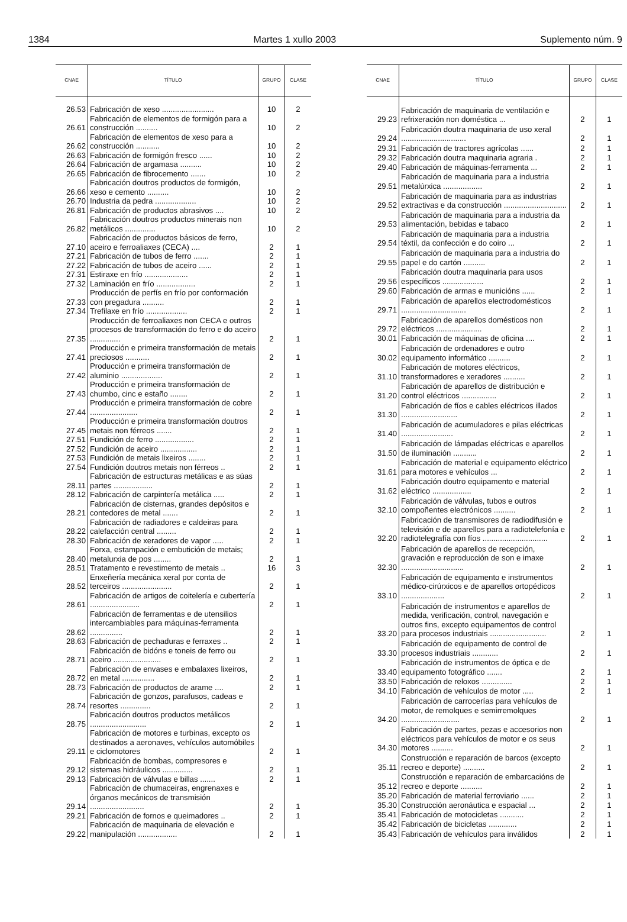1384 Martes 1 xullo 2003 Suplemento núm. 9
| CNAE | TÍTULO | GRUPO | CLASE |
| --- | --- | --- | --- |
| 26.53 | Fabricación de xeso ........................ | 10 | 2 |
| 26.61 | Fabricación de elementos de formigón para a construcción .......... | 10 | 2 |
| 26.62 | Fabricación de elementos de xeso para a construcción ........... | 10 | 2 |
| 26.63 | Fabricación de formigón fresco ...... | 10 | 2 |
| 26.64 | Fabricación de argamasa .......... | 10 | 2 |
| 26.65 | Fabricación de fibrocemento ....... | 10 | 2 |
| 26.66 | Fabricación doutros productos de formigón, xeso e cemento .......... | 10 | 2 |
| 26.70 | Industria da pedra ................... | 10 | 2 |
| 26.81 | Fabricación de productos abrasivos .... | 10 | 2 |
| 26.82 | Fabricación doutros productos minerais non metálicos .............. | 10 | 2 |
| 27.10 | Fabricación de productos básicos de ferro, aceiro e ferroaliaxes (CECA) .... | 2 | 1 |
| 27.21 | Fabricación de tubos de ferro ....... | 2 | 1 |
| 27.22 | Fabricación de tubos de aceiro ...... | 2 | 1 |
| 27.31 | Estiraxe en frío .................... | 2 | 1 |
| 27.32 | Laminación en frío .................. | 2 | 1 |
| 27.33 | Producción de perfís en frío por conformación con pregadura .......... | 2 | 1 |
| 27.34 | Trefilaxe en frío ................... | 2 | 1 |
| 27.35 | Producción de ferroaliaxes non CECA e outros procesos de transformación do ferro e do aceiro .............. | 2 | 1 |
| 27.41 | Producción e primeira transformación de metais preciosos ........... | 2 | 1 |
| 27.42 | Producción e primeira transformación de aluminio ................... | 2 | 1 |
| 27.43 | Producción e primeira transformación de chumbo, cinc e estaño ........ | 2 | 1 |
| 27.44 | Producción e primeira transformación de cobre ...................... | 2 | 1 |
| 27.45 | Producción e primeira transformación doutros metais non férreos ....... | 2 | 1 |
| 27.51 | Fundición de ferro .................. | 2 | 1 |
| 27.52 | Fundición de aceiro ................. | 2 | 1 |
| 27.53 | Fundición de metais lixeiros ........ | 2 | 1 |
| 27.54 | Fundición doutros metais non férreos .. | 2 | 1 |
| 28.11 | Fabricación de estructuras metálicas e as súas partes .................. | 2 | 1 |
| 28.12 | Fabricación de carpintería metálica ..... | 2 | 1 |
| 28.21 | Fabricación de cisternas, grandes depósitos e contedores de metal ....... | 2 | 1 |
| 28.22 | Fabricación de radiadores e caldeiras para calefacción central ......... | 2 | 1 |
| 28.30 | Fabricación de xeradores de vapor ..... | 2 | 1 |
| 28.40 | Forxa, estampación e embutición de metais; metalurxia de pos ........ | 2 | 1 |
| 28.51 | Tratamento e revestimento de metais .. | 16 | 3 |
| 28.52 | Enxeñería mecánica xeral por conta de terceiros ....................... | 2 | 1 |
| 28.61 | Fabricación de artigos de coitelería e cubertería ....................... | 2 | 1 |
| 28.62 | Fabricación de ferramentas e de utensilios intercambiables para máquinas-ferramenta ............... | 2 | 1 |
| 28.63 | Fabricación de pechaduras e ferraxes .. | 2 | 1 |
| 28.71 | Fabricación de bidóns e toneis de ferro ou aceiro ...................... | 2 | 1 |
| 28.72 | Fabricación de envases e embalaxes lixeiros, en metal ............... | 2 | 1 |
| 28.73 | Fabricación de productos de arame .... | 2 | 1 |
| 28.74 | Fabricación de gonzos, parafusos, cadeas e resortes .............. | 2 | 1 |
| 28.75 | Fabricación doutros productos metálicos .......................... | 2 | 1 |
| 29.11 | Fabricación de motores e turbinas, excepto os destinados a aeronaves, vehículos automóbiles e ciclomotores | 2 | 1 |
| 29.12 | Fabricación de bombas, compresores e sistemas hidráulicos .............. | 2 | 1 |
| 29.13 | Fabricación de válvulas e billas ....... | 2 | 1 |
| 29.14 | Fabricación de chumaceiras, engrenaxes e órganos mecánicos de transmisión ......................... | 2 | 1 |
| 29.21 | Fabricación de fornos e queimadores .. | 2 | 1 |
| 29.22 | Fabricación de maquinaria de elevación e manipulación .................. | 2 | 1 |
| CNAE | TÍTULO | GRUPO | CLASE |
| --- | --- | --- | --- |
| 29.23 | Fabricación de maquinaria de ventilación e refrixeración non doméstica ... | 2 | 1 |
| 29.24 | Fabricación doutra maquinaria de uso xeral .............................. | 2 | 1 |
| 29.31 | Fabricación de tractores agrícolas ...... | 2 | 1 |
| 29.32 | Fabricación doutra maquinaria agraria . | 2 | 1 |
| 29.40 | Fabricación de máquinas-ferramenta ... | 2 | 1 |
| 29.51 | Fabricación de maquinaria para a industria metalúrxica .................. | 2 | 1 |
| 29.52 | Fabricación de maquinaria para as industrias extractivas e da construcción ............................. | 2 | 1 |
| 29.53 | Fabricación de maquinaria para a industria da alimentación, bebidas e tabaco | 2 | 1 |
| 29.54 | Fabricación de maquinaria para a industria téxtil, da confección e do coiro ... | 2 | 1 |
| 29.55 | Fabricación de maquinaria para a industria do papel e do cartón .......... | 2 | 1 |
| 29.56 | Fabricación doutra maquinaria para usos específicos ................... | 2 | 1 |
| 29.60 | Fabricación de armas e municións ...... | 2 | 1 |
| 29.71 | Fabricación de aparellos electrodomésticos .............................. | 2 | 1 |
| 29.72 | Fabricación de aparellos domésticos non eléctricos ..................... | 2 | 1 |
| 30.01 | Fabricación de máquinas de oficina .... | 2 | 1 |
| 30.02 | Fabricación de ordenadores e outro equipamento informático .......... | 2 | 1 |
| 31.10 | Fabricación de motores eléctricos, transformadores e xeradores .......... | 2 | 1 |
| 31.20 | Fabricación de aparellos de distribución e control eléctricos ................ | 2 | 1 |
| 31.30 | Fabricación de fíos e cables eléctricos illados .......................... | 2 | 1 |
| 31.40 | Fabricación de acumuladores e pilas eléctricas ........................ | 2 | 1 |
| 31.50 | Fabricación de lámpadas eléctricas e aparellos de iluminación ........... | 2 | 1 |
| 31.61 | Fabricación de material e equipamento eléctrico para motores e vehículos ... | 2 | 1 |
| 31.62 | Fabricación doutro equipamento e material eléctrico .................. | 2 | 1 |
| 32.10 | Fabricación de válvulas, tubos e outros compoñentes electrónicos .......... | 2 | 1 |
| 32.20 | Fabricación de transmisores de radiodifusión e televisión e de aparellos para a radiotelefonía e radiotelegrafía con fíos .............................. | 2 | 1 |
| 32.30 | Fabricación de aparellos de recepción, gravación e reproducción de son e imaxe ............................. | 2 | 1 |
| 33.10 | Fabricación de equipamento e instrumentos médico-cirúrxicos e de aparellos ortopédicos .................... | 2 | 1 |
| 33.20 | Fabricación de instrumentos e aparellos de medida, verificación, control, navegación e outros fins, excepto equipamentos de control para procesos industriais .......................... | 2 | 1 |
| 33.30 | Fabricación de equipamento de control de procesos industriais ............ | 2 | 1 |
| 33.40 | Fabricación de instrumentos de óptica e de equipamento fotográfico ....... | 2 | 1 |
| 33.50 | Fabricación de reloxos .............. | 2 | 1 |
| 34.10 | Fabricación de vehículos de motor ..... | 2 | 1 |
| 34.20 | Fabricación de carrocerías para vehículos de motor, de remolques e semirremolques ........................... | 2 | 1 |
| 34.30 | Fabricación de partes, pezas e accesorios non eléctricos para vehículos de motor e os seus motores .......... | 2 | 1 |
| 35.11 | Construcción e reparación de barcos (excepto recreo e deporte) .......... | 2 | 1 |
| 35.12 | Construcción e reparación de embarcacións de recreo e deporte .......... | 2 | 1 |
| 35.20 | Fabricación de material ferroviario ...... | 2 | 1 |
| 35.30 | Construcción aeronáutica e espacial ... | 2 | 1 |
| 35.41 | Fabricación de motocicletas ........... | 2 | 1 |
| 35.42 | Fabricación de bicicletas ............. | 2 | 1 |
| 35.43 | Fabricación de vehículos para inválidos | 2 | 1 |